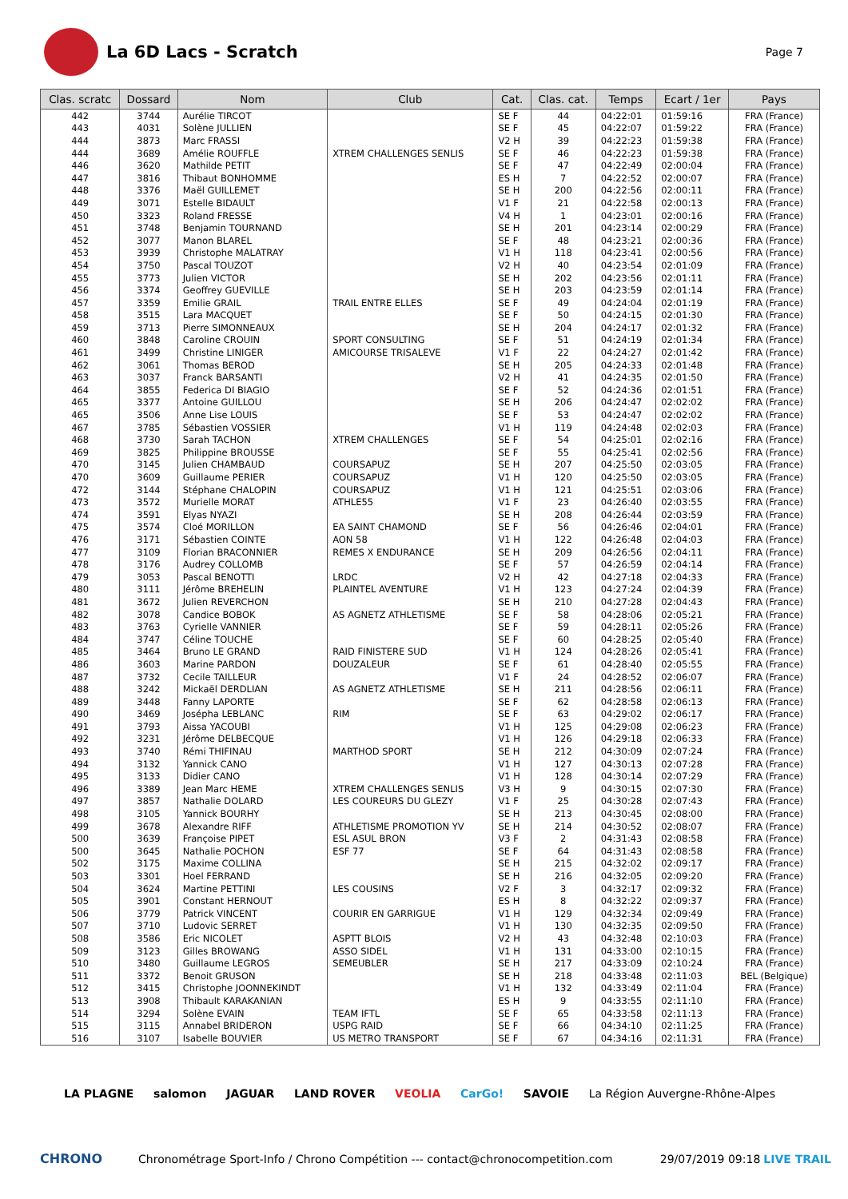La 6D Lacs - Scratch
Page 7
| Clas. scratc | Dossard | Nom | Club | Cat. | Clas. cat. | Temps | Ecart / 1er | Pays |
| --- | --- | --- | --- | --- | --- | --- | --- | --- |
| 442 | 3744 | Aurélie TIRCOT | | SE F | 44 | 04:22:01 | 01:59:16 | FRA (France) |
| 443 | 4031 | Solène JULLIEN | | SE F | 45 | 04:22:07 | 01:59:22 | FRA (France) |
| 444 | 3873 | Marc FRASSI | | V2 H | 39 | 04:22:23 | 01:59:38 | FRA (France) |
| 444 | 3689 | Amélie ROUFFLE | XTREM CHALLENGES SENLIS | SE F | 46 | 04:22:23 | 01:59:38 | FRA (France) |
| 446 | 3620 | Mathilde PETIT | | SE F | 47 | 04:22:49 | 02:00:04 | FRA (France) |
| 447 | 3816 | Thibaut BONHOMME | | ES H | 7 | 04:22:52 | 02:00:07 | FRA (France) |
| 448 | 3376 | Maël GUILLEMET | | SE H | 200 | 04:22:56 | 02:00:11 | FRA (France) |
| 449 | 3071 | Estelle BIDAULT | | V1 F | 21 | 04:22:58 | 02:00:13 | FRA (France) |
| 450 | 3323 | Roland FRESSE | | V4 H | 1 | 04:23:01 | 02:00:16 | FRA (France) |
| 451 | 3748 | Benjamin TOURNAND | | SE H | 201 | 04:23:14 | 02:00:29 | FRA (France) |
| 452 | 3077 | Manon BLAREL | | SE F | 48 | 04:23:21 | 02:00:36 | FRA (France) |
| 453 | 3939 | Christophe MALATRAY | | V1 H | 118 | 04:23:41 | 02:00:56 | FRA (France) |
| 454 | 3750 | Pascal TOUZOT | | V2 H | 40 | 04:23:54 | 02:01:09 | FRA (France) |
| 455 | 3773 | Julien VICTOR | | SE H | 202 | 04:23:56 | 02:01:11 | FRA (France) |
| 456 | 3374 | Geoffrey GUEVILLE | | SE H | 203 | 04:23:59 | 02:01:14 | FRA (France) |
| 457 | 3359 | Emilie GRAIL | TRAIL ENTRE ELLES | SE F | 49 | 04:24:04 | 02:01:19 | FRA (France) |
| 458 | 3515 | Lara MACQUET | | SE F | 50 | 04:24:15 | 02:01:30 | FRA (France) |
| 459 | 3713 | Pierre SIMONNEAUX | | SE H | 204 | 04:24:17 | 02:01:32 | FRA (France) |
| 460 | 3848 | Caroline CROUIN | SPORT CONSULTING | SE F | 51 | 04:24:19 | 02:01:34 | FRA (France) |
| 461 | 3499 | Christine LINIGER | AMICOURSE TRISALEVE | V1 F | 22 | 04:24:27 | 02:01:42 | FRA (France) |
| 462 | 3061 | Thomas BEROD | | SE H | 205 | 04:24:33 | 02:01:48 | FRA (France) |
| 463 | 3037 | Franck BARSANTI | | V2 H | 41 | 04:24:35 | 02:01:50 | FRA (France) |
| 464 | 3855 | Federica DI BIAGIO | | SE F | 52 | 04:24:36 | 02:01:51 | FRA (France) |
| 465 | 3377 | Antoine GUILLOU | | SE H | 206 | 04:24:47 | 02:02:02 | FRA (France) |
| 465 | 3506 | Anne Lise LOUIS | | SE F | 53 | 04:24:47 | 02:02:02 | FRA (France) |
| 467 | 3785 | Sébastien VOSSIER | | V1 H | 119 | 04:24:48 | 02:02:03 | FRA (France) |
| 468 | 3730 | Sarah TACHON | XTREM CHALLENGES | SE F | 54 | 04:25:01 | 02:02:16 | FRA (France) |
| 469 | 3825 | Philippine BROUSSE | | SE F | 55 | 04:25:41 | 02:02:56 | FRA (France) |
| 470 | 3145 | Julien CHAMBAUD | COURSAPUZ | SE H | 207 | 04:25:50 | 02:03:05 | FRA (France) |
| 470 | 3609 | Guillaume PERIER | COURSAPUZ | V1 H | 120 | 04:25:50 | 02:03:05 | FRA (France) |
| 472 | 3144 | Stéphane CHALOPIN | COURSAPUZ | V1 H | 121 | 04:25:51 | 02:03:06 | FRA (France) |
| 473 | 3572 | Murielle MORAT | ATHLE55 | V1 F | 23 | 04:26:40 | 02:03:55 | FRA (France) |
| 474 | 3591 | Elyas NYAZI | | SE H | 208 | 04:26:44 | 02:03:59 | FRA (France) |
| 475 | 3574 | Cloé MORILLON | EA SAINT CHAMOND | SE F | 56 | 04:26:46 | 02:04:01 | FRA (France) |
| 476 | 3171 | Sébastien COINTE | AON 58 | V1 H | 122 | 04:26:48 | 02:04:03 | FRA (France) |
| 477 | 3109 | Florian BRACONNIER | REMES X ENDURANCE | SE H | 209 | 04:26:56 | 02:04:11 | FRA (France) |
| 478 | 3176 | Audrey COLLOMB | | SE F | 57 | 04:26:59 | 02:04:14 | FRA (France) |
| 479 | 3053 | Pascal BENOTTI | LRDC | V2 H | 42 | 04:27:18 | 02:04:33 | FRA (France) |
| 480 | 3111 | Jérôme BREHELIN | PLAINTEL AVENTURE | V1 H | 123 | 04:27:24 | 02:04:39 | FRA (France) |
| 481 | 3672 | Julien REVERCHON | | SE H | 210 | 04:27:28 | 02:04:43 | FRA (France) |
| 482 | 3078 | Candice BOBOK | AS AGNETZ ATHLETISME | SE F | 58 | 04:28:06 | 02:05:21 | FRA (France) |
| 483 | 3763 | Cyrielle VANNIER | | SE F | 59 | 04:28:11 | 02:05:26 | FRA (France) |
| 484 | 3747 | Céline TOUCHE | | SE F | 60 | 04:28:25 | 02:05:40 | FRA (France) |
| 485 | 3464 | Bruno LE GRAND | RAID FINISTERE SUD | V1 H | 124 | 04:28:26 | 02:05:41 | FRA (France) |
| 486 | 3603 | Marine PARDON | DOUZALEUR | SE F | 61 | 04:28:40 | 02:05:55 | FRA (France) |
| 487 | 3732 | Cecile TAILLEUR | | V1 F | 24 | 04:28:52 | 02:06:07 | FRA (France) |
| 488 | 3242 | Mickaël DERDLIAN | AS AGNETZ ATHLETISME | SE H | 211 | 04:28:56 | 02:06:11 | FRA (France) |
| 489 | 3448 | Fanny LAPORTE | | SE F | 62 | 04:28:58 | 02:06:13 | FRA (France) |
| 490 | 3469 | Josépha LEBLANC | RIM | SE F | 63 | 04:29:02 | 02:06:17 | FRA (France) |
| 491 | 3793 | Aissa YACOUBI | | V1 H | 125 | 04:29:08 | 02:06:23 | FRA (France) |
| 492 | 3231 | Jérôme DELBECQUE | | V1 H | 126 | 04:29:18 | 02:06:33 | FRA (France) |
| 493 | 3740 | Rémi THIFINAU | MARTHOD SPORT | SE H | 212 | 04:30:09 | 02:07:24 | FRA (France) |
| 494 | 3132 | Yannick CANO | | V1 H | 127 | 04:30:13 | 02:07:28 | FRA (France) |
| 495 | 3133 | Didier CANO | | V1 H | 128 | 04:30:14 | 02:07:29 | FRA (France) |
| 496 | 3389 | Jean Marc HEME | XTREM CHALLENGES SENLIS | V3 H | 9 | 04:30:15 | 02:07:30 | FRA (France) |
| 497 | 3857 | Nathalie DOLARD | LES COUREURS DU GLEZY | V1 F | 25 | 04:30:28 | 02:07:43 | FRA (France) |
| 498 | 3105 | Yannick BOURHY | | SE H | 213 | 04:30:45 | 02:08:00 | FRA (France) |
| 499 | 3678 | Alexandre RIFF | ATHLETISME PROMOTION YV | SE H | 214 | 04:30:52 | 02:08:07 | FRA (France) |
| 500 | 3639 | Françoise PIPET | ESL ASUL BRON | V3 F | 2 | 04:31:43 | 02:08:58 | FRA (France) |
| 500 | 3645 | Nathalie POCHON | ESF 77 | SE F | 64 | 04:31:43 | 02:08:58 | FRA (France) |
| 502 | 3175 | Maxime COLLINA | | SE H | 215 | 04:32:02 | 02:09:17 | FRA (France) |
| 503 | 3301 | Hoel FERRAND | | SE H | 216 | 04:32:05 | 02:09:20 | FRA (France) |
| 504 | 3624 | Martine PETTINI | LES COUSINS | V2 F | 3 | 04:32:17 | 02:09:32 | FRA (France) |
| 505 | 3901 | Constant HERNOUT | | ES H | 8 | 04:32:22 | 02:09:37 | FRA (France) |
| 506 | 3779 | Patrick VINCENT | COURIR EN GARRIGUE | V1 H | 129 | 04:32:34 | 02:09:49 | FRA (France) |
| 507 | 3710 | Ludovic SERRET | | V1 H | 130 | 04:32:35 | 02:09:50 | FRA (France) |
| 508 | 3586 | Eric NICOLET | ASPTT BLOIS | V2 H | 43 | 04:32:48 | 02:10:03 | FRA (France) |
| 509 | 3123 | Gilles BROWANG | ASSO SIDEL | V1 H | 131 | 04:33:00 | 02:10:15 | FRA (France) |
| 510 | 3480 | Guillaume LEGROS | SEMEUBLER | SE H | 217 | 04:33:09 | 02:10:24 | FRA (France) |
| 511 | 3372 | Benoit GRUSON | | SE H | 218 | 04:33:48 | 02:11:03 | BEL (Belgique) |
| 512 | 3415 | Christophe JOONNEKINDT | | V1 H | 132 | 04:33:49 | 02:11:04 | FRA (France) |
| 513 | 3908 | Thibault KARAKANIAN | | ES H | 9 | 04:33:55 | 02:11:10 | FRA (France) |
| 514 | 3294 | Solène EVAIN | TEAM IFTL | SE F | 65 | 04:33:58 | 02:11:13 | FRA (France) |
| 515 | 3115 | Annabel BRIDERON | USPG RAID | SE F | 66 | 04:34:10 | 02:11:25 | FRA (France) |
| 516 | 3107 | Isabelle BOUVIER | US METRO TRANSPORT | SE F | 67 | 04:34:16 | 02:11:31 | FRA (France) |
LA PLAGNE salomon JAGUAR LAND ROVER VEOLIA CarGo! SAVOIE La Région Auvergne-Rhône-Alpes
CHRONO Chronométrage Sport-Info / Chrono Compétition --- contact@chronocompetition.com 29/07/2019 09:18 LIVE TRAIL